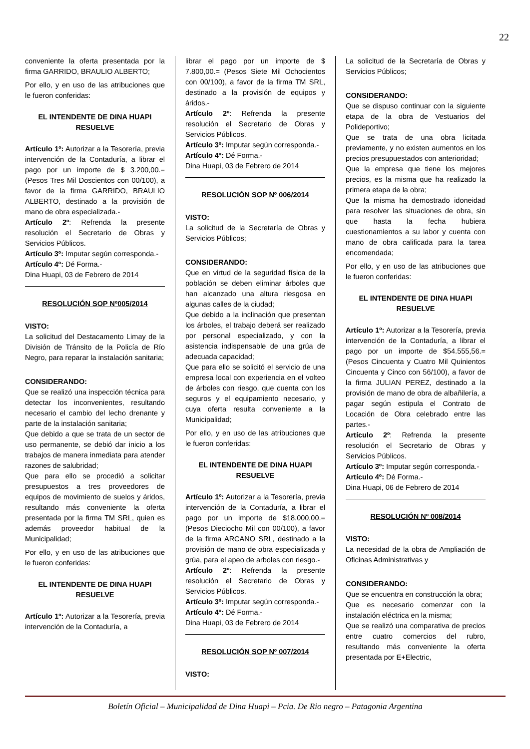22
conveniente la oferta presentada por la firma GARRIDO, BRAULIO ALBERTO;
Por ello, y en uso de las atribuciones que le fueron conferidas:
EL INTENDENTE DE DINA HUAPI
RESUELVE
Artículo 1º: Autorizar a la Tesorería, previa intervención de la Contaduría, a librar el pago por un importe de $ 3.200,00.= (Pesos Tres Mil Doscientos con 00/100), a favor de la firma GARRIDO, BRAULIO ALBERTO, destinado a la provisión de mano de obra especializada.-
Artículo 2º: Refrenda la presente resolución el Secretario de Obras y Servicios Públicos.
Artículo 3º: Imputar según corresponda.-
Artículo 4º: Dé Forma.-
Dina Huapi, 03 de Febrero de 2014
RESOLUCIÓN SOP Nº005/2014
VISTO:
La solicitud del Destacamento Limay de la División de Tránsito de la Policía de Río Negro, para reparar la instalación sanitaria;
CONSIDERANDO:
Que se realizó una inspección técnica para detectar los inconvenientes, resultando necesario el cambio del lecho drenante y parte de la instalación sanitaria;
Que debido a que se trata de un sector de uso permanente, se debió dar inicio a los trabajos de manera inmediata para atender razones de salubridad;
Que para ello se procedió a solicitar presupuestos a tres proveedores de equipos de movimiento de suelos y áridos, resultando más conveniente la oferta presentada por la firma TM SRL, quien es además proveedor habitual de la Municipalidad;
Por ello, y en uso de las atribuciones que le fueron conferidas:
EL INTENDENTE DE DINA HUAPI
RESUELVE
Artículo 1º: Autorizar a la Tesorería, previa intervención de la Contaduría, a
librar el pago por un importe de $ 7.800,00.= (Pesos Siete Mil Ochocientos con 00/100), a favor de la firma TM SRL, destinado a la provisión de equipos y áridos.-
Artículo 2º: Refrenda la presente resolución el Secretario de Obras y Servicios Públicos.
Artículo 3º: Imputar según corresponda.-
Artículo 4º: Dé Forma.-
Dina Huapi, 03 de Febrero de 2014
RESOLUCIÓN SOP Nº 006/2014
VISTO:
La solicitud de la Secretaría de Obras y Servicios Públicos;
CONSIDERANDO:
Que en virtud de la seguridad física de la población se deben eliminar árboles que han alcanzado una altura riesgosa en algunas calles de la ciudad;
Que debido a la inclinación que presentan los árboles, el trabajo deberá ser realizado por personal especializado, y con la asistencia indispensable de una grúa de adecuada capacidad;
Que para ello se solicitó el servicio de una empresa local con experiencia en el volteo de árboles con riesgo, que cuenta con los seguros y el equipamiento necesario, y cuya oferta resulta conveniente a la Municipalidad;
Por ello, y en uso de las atribuciones que le fueron conferidas:
EL INTENDENTE DE DINA HUAPI
RESUELVE
Artículo 1º: Autorizar a la Tesorería, previa intervención de la Contaduría, a librar el pago por un importe de $18.000,00.= (Pesos Dieciocho Mil con 00/100), a favor de la firma ARCANO SRL, destinado a la provisión de mano de obra especializada y grúa, para el apeo de arboles con riesgo.-
Artículo 2º: Refrenda la presente resolución el Secretario de Obras y Servicios Públicos.
Artículo 3º: Imputar según corresponda.-
Artículo 4º: Dé Forma.-
Dina Huapi, 03 de Febrero de 2014
RESOLUCIÓN SOP Nº 007/2014
VISTO:
La solicitud de la Secretaría de Obras y Servicios Públicos;
CONSIDERANDO:
Que se dispuso continuar con la siguiente etapa de la obra de Vestuarios del Polideportivo;
Que se trata de una obra licitada previamente, y no existen aumentos en los precios presupuestados con anterioridad;
Que la empresa que tiene los mejores precios, es la misma que ha realizado la primera etapa de la obra;
Que la misma ha demostrado idoneidad para resolver las situaciones de obra, sin que hasta la fecha hubiera cuestionamientos a su labor y cuenta con mano de obra calificada para la tarea encomendada;
Por ello, y en uso de las atribuciones que le fueron conferidas:
EL INTENDENTE DE DINA HUAPI
RESUELVE
Artículo 1º: Autorizar a la Tesorería, previa intervención de la Contaduría, a librar el pago por un importe de $54.555,56.= (Pesos Cincuenta y Cuatro Mil Quinientos Cincuenta y Cinco con 56/100), a favor de la firma JULIAN PEREZ, destinado a la provisión de mano de obra de albañilería, a pagar según estipula el Contrato de Locación de Obra celebrado entre las partes.-
Artículo 2º: Refrenda la presente resolución el Secretario de Obras y Servicios Públicos.
Artículo 3º: Imputar según corresponda.-
Artículo 4º: Dé Forma.-
Dina Huapi, 06 de Febrero de 2014
RESOLUCIÓN Nº 008/2014
VISTO:
La necesidad de la obra de Ampliación de Oficinas Administrativas y
CONSIDERANDO:
Que se encuentra en construcción la obra;
Que es necesario comenzar con la instalación eléctrica en la misma;
Que se realizó una comparativa de precios entre cuatro comercios del rubro, resultando más conveniente la oferta presentada por E+Electric,
Boletín Oficial – Municipalidad de Dina Huapi – Pcia. De Rio negro – Patagonia Argentina